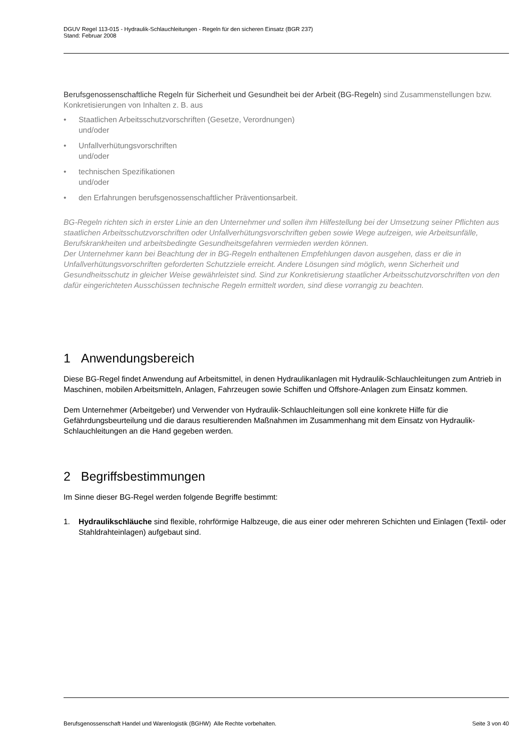DGUV Regel 113-015 - Hydraulik-Schlauchleitungen - Regeln für den sicheren Einsatz (BGR 237)
Stand: Februar 2008
Berufsgenossenschaftliche Regeln für Sicherheit und Gesundheit bei der Arbeit (BG-Regeln) sind Zusammenstellungen bzw. Konkretisierungen von Inhalten z. B. aus
• Staatlichen Arbeitsschutzvorschriften (Gesetze, Verordnungen)
und/oder
• Unfallverhütungsvorschriften
und/oder
• technischen Spezifikationen
und/oder
• den Erfahrungen berufsgenossenschaftlicher Präventionsarbeit.
BG-Regeln richten sich in erster Linie an den Unternehmer und sollen ihm Hilfestellung bei der Umsetzung seiner Pflichten aus staatlichen Arbeitsschutzvorschriften oder Unfallverhütungsvorschriften geben sowie Wege aufzeigen, wie Arbeitsunfälle, Berufskrankheiten und arbeitsbedingte Gesundheitsgefahren vermieden werden können.
Der Unternehmer kann bei Beachtung der in BG-Regeln enthaltenen Empfehlungen davon ausgehen, dass er die in Unfallverhütungsvorschriften geforderten Schutzziele erreicht. Andere Lösungen sind möglich, wenn Sicherheit und Gesundheitsschutz in gleicher Weise gewährleistet sind. Sind zur Konkretisierung staatlicher Arbeitsschutzvorschriften von den dafür eingerichteten Ausschüssen technische Regeln ermittelt worden, sind diese vorrangig zu beachten.
1 Anwendungsbereich
Diese BG-Regel findet Anwendung auf Arbeitsmittel, in denen Hydraulikanlagen mit Hydraulik-Schlauchleitungen zum Antrieb in Maschinen, mobilen Arbeitsmitteln, Anlagen, Fahrzeugen sowie Schiffen und Offshore-Anlagen zum Einsatz kommen.
Dem Unternehmer (Arbeitgeber) und Verwender von Hydraulik-Schlauchleitungen soll eine konkrete Hilfe für die Gefährdungsbeurteilung und die daraus resultierenden Maßnahmen im Zusammenhang mit dem Einsatz von Hydraulik-Schlauchleitungen an die Hand gegeben werden.
2 Begriffsbestimmungen
Im Sinne dieser BG-Regel werden folgende Begriffe bestimmt:
1. Hydraulikschläuche sind flexible, rohrförmige Halbzeuge, die aus einer oder mehreren Schichten und Einlagen (Textil- oder Stahldrahteinlagen) aufgebaut sind.
Berufsgenossenschaft Handel und Warenlogistik (BGHW) Alle Rechte vorbehalten. Seite 3 von 40